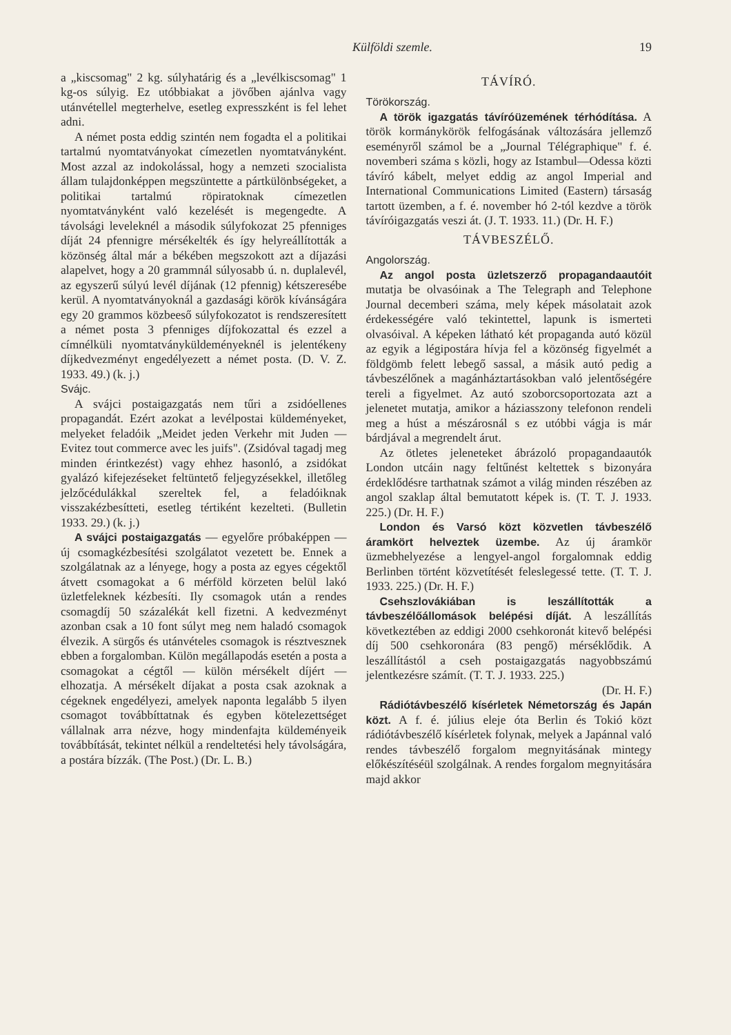Külföldi szemle. 19
a „kiscsomag" 2 kg. súlyhatárig és a „levélkiscsomag" 1 kg-os súlyig. Ez utóbbiakat a jövőben ajánlva vagy utánvétellel megterhelve, esetleg expresszként is fel lehet adni.
A német posta eddig szintén nem fogadta el a politikai tartalmú nyomtatványokat címezetlen nyomtatványként. Most azzal az indokolással, hogy a nemzeti szocialista állam tulajdonképpen megszüntette a pártkülönbségeket, a politikai tartalmú röpiratoknak címezetlen nyomtatványként való kezelését is megengedte. A távolsági leveleknél a második súlyfokozat 25 pfenniges díját 24 pfennigre mérsékelték és így helyreállították a közönség által már a békében megszokott azt a díjazási alapelvet, hogy a 20 grammnál súlyosabb ú. n. duplalevél, az egyszerű súlyú levél díjának (12 pfennig) kétszeresébe kerül. A nyomtatványoknál a gazdasági körök kívánságára egy 20 grammos közbeeső súlyfokozatot is rendszeresített a német posta 3 pfenniges díjfokozattal és ezzel a címnélküli nyomtatványküldeményeknél is jelentékeny díjkedvezményt engedélyezett a német posta. (D. V. Z. 1933. 49.) (k. j.)
Svájc.
A svájci postaigazgatás nem tűri a zsidóellenes propagandát. Ezért azokat a levélpostai küldeményeket, melyeket feladóik „Meidet jeden Verkehr mit Juden — Evitez tout commerce avec les juifs". (Zsidóval tagadj meg minden érintkezést) vagy ehhez hasonló, a zsidókat gyalázó kifejezéseket feltüntető feljegyzésekkel, illetőleg jelzőcédulákkal szereltek fel, a feladóiknak visszakézbesítteti, esetleg tértiként kezelteti. (Bulletin 1933. 29.) (k. j.)
A svájci postaigazgatás — egyelőre próbaképpen — új csomagkézbesítési szolgálatot vezetett be. Ennek a szolgálatnak az a lényege, hogy a posta az egyes cégektől átvett csomagokat a 6 mérföld körzeten belül lakó üzletfeleknek kézbesíti. Ily csomagok után a rendes csomagdíj 50 százalékát kell fizetni. A kedvezményt azonban csak a 10 font súlyt meg nem haladó csomagok élvezik. A sürgős és utánvételes csomagok is résztvesznek ebben a forgalomban. Külön megállapodás esetén a posta a csomagokat a cégtől — külön mérsékelt díjért — elhozatja. A mérsékelt díjakat a posta csak azoknak a cégeknek engedélyezi, amelyek naponta legalább 5 ilyen csomagot továbbíttatnak és egyben kötelezettséget vállalnak arra nézve, hogy mindenfajta küldeményeik továbbítását, tekintet nélkül a rendeltetési hely távolságára, a postára bízzák. (The Post.) (Dr. L. B.)
TÁVÍRÓ.
Törökország.
A török igazgatás távíróüzemének térhódítása. A török kormánykörök felfogásának változására jellemző eseményről számol be a „Journal Télégraphique" f. é. novemberi száma s közli, hogy az Istambul—Odessa közti távíró kábelt, melyet eddig az angol Imperial and International Communications Limited (Eastern) társaság tartott üzemben, a f. é. november hó 2-tól kezdve a török távíróigazgatás veszi át. (J. T. 1933. 11.) (Dr. H. F.)
TÁVBESZÉLŐ.
Angolország.
Az angol posta üzletszerző propagandaautóit mutatja be olvasóinak a The Telegraph and Telephone Journal decemberi száma, mely képek másolatait azok érdekességére való tekintettel, lapunk is ismerteti olvasóival. A képeken látható két propaganda autó közül az egyik a légipostára hívja fel a közönség figyelmét a földgömb felett lebegő sassal, a másik autó pedig a távbeszélőnek a magánháztartásokban való jelentőségére tereli a figyelmet. Az autó szoborcsoportozata azt a jelenetet mutatja, amikor a háziasszony telefonon rendeli meg a húst a mészárosnál s ez utóbbi vágja is már bárdjával a megrendelt árut.
Az ötletes jeleneteket ábrázoló propagandaautók London utcáin nagy feltűnést keltettek s bizonyára érdeklődésre tarthatnak számot a világ minden részében az angol szaklap által bemutatott képek is. (T. T. J. 1933. 225.) (Dr. H. F.)
London és Varsó közt közvetlen távbeszélő áramkört helveztek üzembe. Az új áramkör üzmebhelyezése a lengyel-angol forgalomnak eddig Berlinben történt közvetítését feleslegessé tette. (T. T. J. 1933. 225.) (Dr. H. F.)
Csehszlovákiában is leszállították a távbeszélőállomások belépési díját. A leszállítás következtében az eddigi 2000 csehkoronát kitevő belépési díj 500 csehkoronára (83 pengő) mérséklődik. A leszállítástól a cseh postaigazgatás nagyobbszámú jelentkezésre számít. (T. T. J. 1933. 225.)
(Dr. H. F.)
Rádiótávbeszélő kísérletek Németország és Japán közt. A f. é. július eleje óta Berlin és Tokió közt rádiótávbeszélő kísérletek folynak, melyek a Japánnal való rendes távbeszélő forgalom megnyitásának mintegy előkészítéséül szolgálnak. A rendes forgalom megnyitására majd akkor